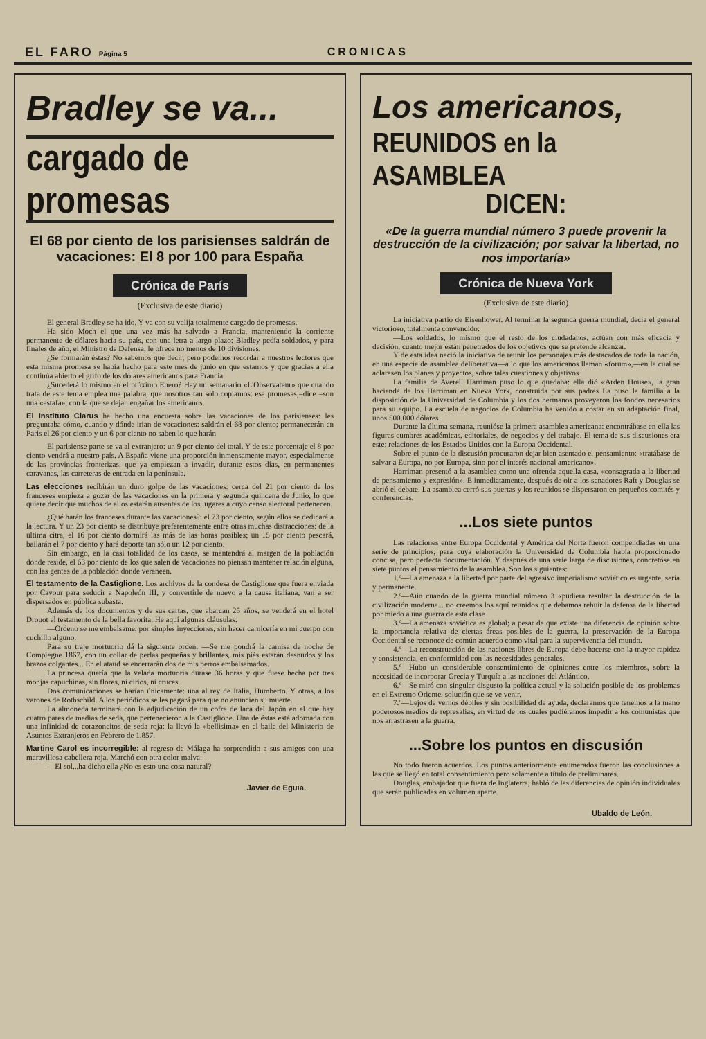EL FARO Página 5 CRONICAS
Bradley se va...
cargado de promesas
El 68 por ciento de los parisienses saldrán de vacaciones: El 8 por 100 para España
Crónica de París
(Exclusiva de este diario)
El general Bradley se ha ido. Y va con su valija totalmente cargado de promesas.
Ha sido Moch el que una vez más ha salvado a Francia, manteniendo la corriente permanente de dólares hacia su país, con una letra a largo plazo: Bladley pedía soldados, y para finales de año, el Ministro de Defensa, le ofrece no menos de 10 divisiones.
¿Se formarán éstas? No sabemos qué decir, pero podemos recordar a nuestros lectores que esta misma promesa se había hecho para este mes de junio en que estamos y que gracias a ella continúa abierto el grifo de los dólares americanos para Francia
¿Sucederá lo mismo en el próximo Enero? Hay un semanario «L'Observateur» que cuando trata de este tema emplea una palabra, que nosotros tan sólo copiamos: esa promesas,=dice =son una «estafa», con la que se dejan engañar los americanos.
El Instituto Clarus ha hecho una encuesta sobre las vacaciones de los parisienses: les preguntaba cómo, cuando y dónde irian de vacaciones: saldrán el 68 por ciento; permanecerán en Paris el 26 por ciento y un 6 por ciento no saben lo que harán
El parisiense parte se va al extranjero: un 9 por ciento del total. Y de este porcentaje el 8 por ciento vendrá a nuestro país. A España viene una proporción inmensamente mayor, especialmente de las provincias fronterizas, que ya empiezan a invadir, durante estos días, en permanentes caravanas, las carreteras de entrada en la peninsula.
Las elecciones recibirán un duro golpe de las vacaciones: cerca del 21 por ciento de los franceses empieza a gozar de las vacaciones en la primera y segunda quincena de Junio, lo que quiere decir que muchos de ellos estarán ausentes de los lugares a cuyo censo electoral pertenecen.
¿Qué harán los franceses durante las vacaciones?: el 73 por ciento, según ellos se dedicará a la lectura. Y un 23 por ciento se distribuye preferentemente entre otras muchas distracciones: de la ultima citra, el 16 por ciento dormirá las más de las horas posibles; un 15 por ciento pescará, bailarán el 7 por ciento y hará deporte tan sólo un 12 por ciento.
Sin embargo, en la casi totalidad de los casos, se mantendrá al margen de la población donde reside, el 63 por ciento de los que salen de vacaciones no piensan mantener relación alguna, con las gentes de la población donde veraneen.
El testamento de la Castiglione. Los archivos de la condesa de Castiglione que fuera enviada por Cavour para seducir a Napoleón III, y convertirle de nuevo a la causa italiana, van a ser dispersados en pública subasta.
Además de los documentos y de sus cartas, que abarcan 25 años, se venderá en el hotel Drouot el testamento de la bella favorita. He aquí algunas cláusulas:
—Ordeno se me embalsame, por simples inyecciones, sin hacer carnicería en mi cuerpo con cuchillo alguno.
Para su traje mortuorio dá la siguiente orden: —Se me pondrá la camisa de noche de Compiegne 1867, con un collar de perlas pequeñas y brillantes, mis piés estarán desnudos y los brazos colgantes... En el ataud se encerrarán dos de mis perros embalsamados.
La princesa quería que la velada mortuoria durase 36 horas y que fuese hecha por tres monjas capuchinas, sin flores, ni cirios, ni cruces.
Dos comunicaciones se harían únicamente: una al rey de Italia, Humberto. Y otras, a los varones de Rothschild. A los periódicos se les pagará para que no anuncien su muerte.
La almoneda terminará con la adjudicación de un cofre de laca del Japón en el que hay cuatro pares de medias de seda, que pertenecieron a la Castiglione. Una de éstas está adornada con una infinidad de corazoncitos de seda roja: la llevó la «bellisima» en el baile del Ministerio de Asuntos Extranjeros en Febrero de 1.857.
Martine Carol es incorregible: al regreso de Málaga ha sorprendido a sus amigos con una maravillosa cabellera roja. Marchó con otra color malva:
—El sol...ha dicho ella ¿No es esto una cosa natural?
Javier de Eguia.
Los americanos,
REUNIDOS en la ASAMBLEA
DICEN:
«De la guerra mundial número 3 puede provenir la destrucción de la civilización; por salvar la libertad, no nos importaría»
Crónica de Nueva York
(Exclusiva de este diario)
La iniciativa partió de Eisenhower. Al terminar la segunda guerra mundial, decía el general victorioso, totalmente convencido:
—Los soldados, lo mismo que el resto de los ciudadanos, actúan con más eficacia y decisión, cuanto mejor están penetrados de los objetivos que se pretende alcanzar.
Y de esta idea nació la iniciativa de reunir los personajes más destacados de toda la nación, en una especie de asamblea deliberativa—a lo que los americanos llaman «forum»,—en la cual se aclarasen los planes y proyectos, sobre tales cuestiones y objetivos
La familia de Averell Harriman puso lo que quedaba: ella dió «Arden House», la gran hacienda de los Harriman en Nueva York, construida por sus padres La puso la familia a la disposición de la Universidad de Columbia y los dos hermanos proveyeron los fondos necesarios para su equipo. La escuela de negocios de Columbia ha venido a costar en su adaptación final, unos 500.000 dólares
Durante la última semana, reunióse la primera asamblea americana: encontrábase en ella las figuras cumbres académicas, editoriales, de negocios y del trabajo. El tema de sus discusiones era este: relaciones de los Estados Unidos con la Europa Occidental.
Sobre el punto de la discusión procuraron dejar bien asentado el pensamiento: «tratábase de salvar a Europa, no por Europa, sino por el interés nacional americano».
Harriman presentó a la asamblea como una ofrenda aquella casa, «consagrada a la libertad de pensamiento y expresión». E inmediatamente, después de oir a los senadores Raft y Douglas se abrió el debate. La asamblea cerró sus puertas y los reunidos se dispersaron en pequeños comités y conferencias.
...Los siete puntos
Las relaciones entre Europa Occidental y América del Norte fueron compendiadas en una serie de principios, para cuya elaboración la Universidad de Columbia había proporcionado concisa, pero perfecta documentación. Y después de una serie larga de discusiones, concretóse en siete puntos el pensamiento de la asamblea. Son los siguientes:
1.º—La amenaza a la libertad por parte del agresivo imperialismo soviético es urgente, seria y permanente.
2.º—Aún cuando de la guerra mundial número 3 «pudiera resultar la destrucción de la civilización moderna... no creemos los aquí reunidos que debamos rehuir la defensa de la libertad por miedo a una guerra de esta clase
3.º—La amenaza soviética es global; a pesar de que existe una diferencia de opinión sobre la importancia relativa de ciertas áreas posibles de la guerra, la preservación de la Europa Occidental se reconoce de común acuerdo como vital para la supervivencia del mundo.
4.º—La reconstrucción de las naciones libres de Europa debe hacerse con la mayor rapidez y consistencia, en conformidad con las necesidades generales,
5.º—Hubo un considerable consentimiento de opiniones entre los miembros, sobre la necesidad de incorporar Grecia y Turquía a las naciones del Atlántico.
6.º—Se miró con singular disgusto la política actual y la solución posible de los problemas en el Extremo Oriente, solución que se ve venir.
7.º—Lejos de vernos débiles y sin posibilidad de ayuda, declaramos que tenemos a la mano poderosos medios de represalias, en virtud de los cuales pudiéramos impedir a los comunistas que nos arrastrasen a la guerra.
...Sobre los puntos en discusión
No todo fueron acuerdos. Los puntos anteriormente enumerados fueron las conclusiones a las que se llegó en total consentimiento pero solamente a título de preliminares.
Douglas, embajador que fuera de Inglaterra, habló de las diferencias de opinión individuales que serán publicadas en volumen aparte.
Ubaldo de León.